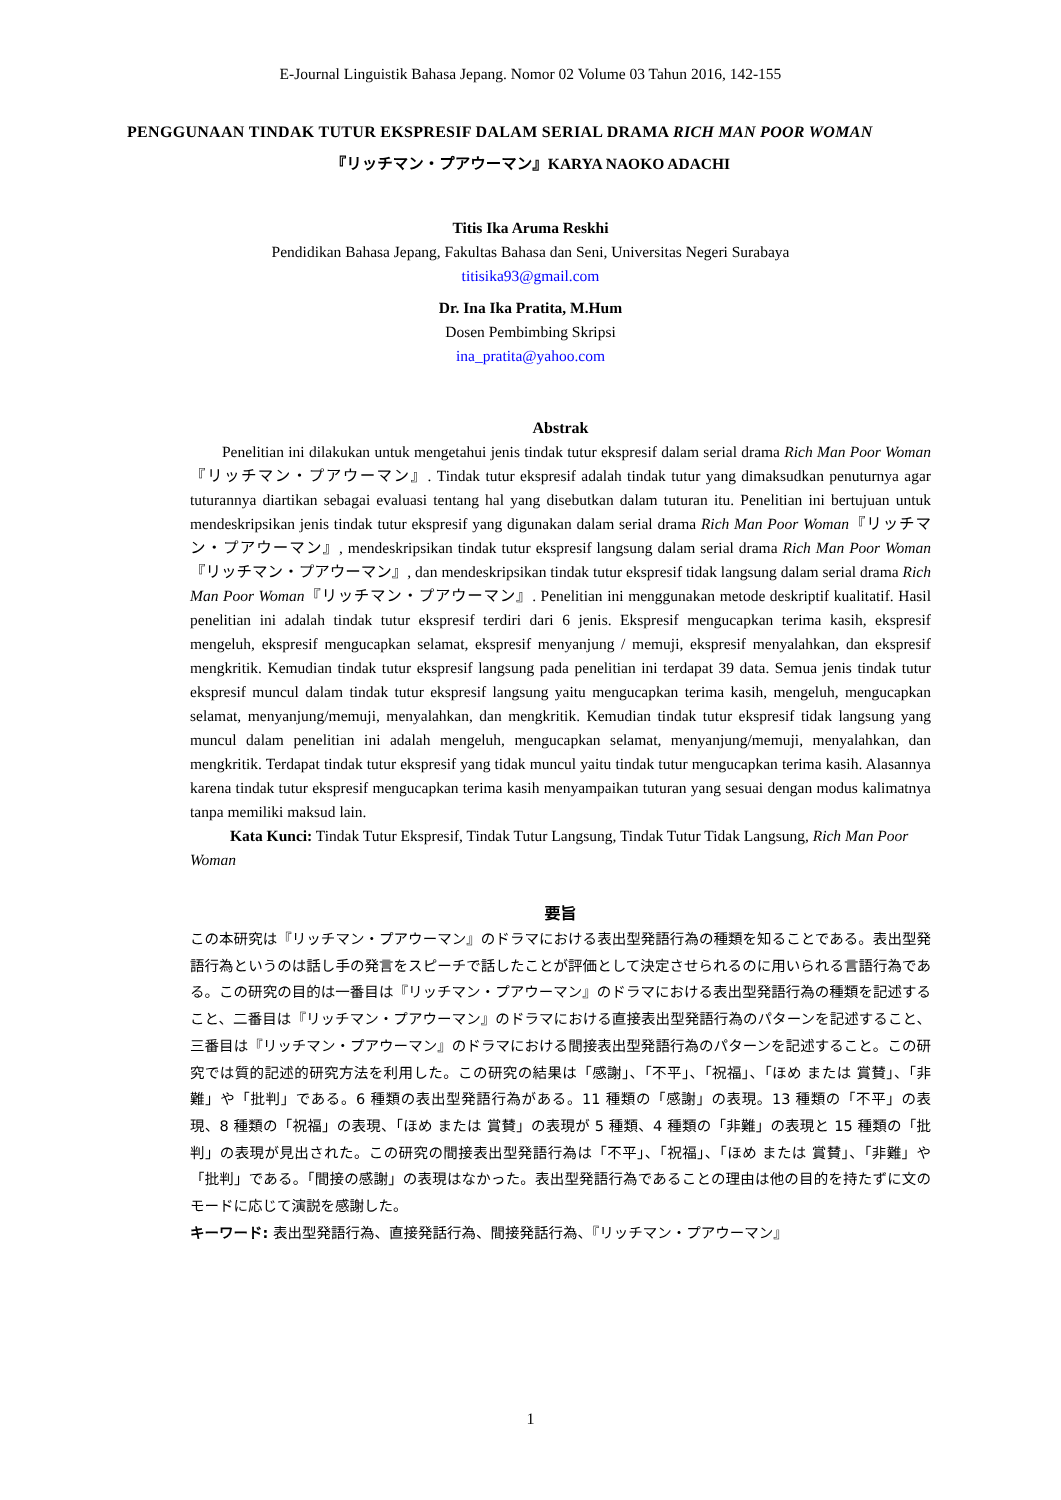E-Journal Linguistik Bahasa Jepang. Nomor 02 Volume 03 Tahun 2016, 142-155
PENGGUNAAN TINDAK TUTUR EKSPRESIF DALAM SERIAL DRAMA RICH MAN POOR WOMAN
『リッチマン・プアウーマン』KARYA NAOKO ADACHI
Titis Ika Aruma Reskhi
Pendidikan Bahasa Jepang, Fakultas Bahasa dan Seni, Universitas Negeri Surabaya
titisika93@gmail.com
Dr. Ina Ika Pratita, M.Hum
Dosen Pembimbing Skripsi
ina_pratita@yahoo.com
Abstrak
Penelitian ini dilakukan untuk mengetahui jenis tindak tutur ekspresif dalam serial drama Rich Man Poor Woman『リッチマン・プアウーマン』. Tindak tutur ekspresif adalah tindak tutur yang dimaksudkan penuturnya agar tuturannya diartikan sebagai evaluasi tentang hal yang disebutkan dalam tuturan itu. Penelitian ini bertujuan untuk mendeskripsikan jenis tindak tutur ekspresif yang digunakan dalam serial drama Rich Man Poor Woman『リッチマン・プアウーマン』, mendeskripsikan tindak tutur ekspresif langsung dalam serial drama Rich Man Poor Woman『リッチマン・プアウーマン』, dan mendeskripsikan tindak tutur ekspresif tidak langsung dalam serial drama Rich Man Poor Woman『リッチマン・プアウーマン』. Penelitian ini menggunakan metode deskriptif kualitatif. Hasil penelitian ini adalah tindak tutur ekspresif terdiri dari 6 jenis. Ekspresif mengucapkan terima kasih, ekspresif mengeluh, ekspresif mengucapkan selamat, ekspresif menyanjung / memuji, ekspresif menyalahkan, dan ekspresif mengkritik. Kemudian tindak tutur ekspresif langsung pada penelitian ini terdapat 39 data. Semua jenis tindak tutur ekspresif muncul dalam tindak tutur ekspresif langsung yaitu mengucapkan terima kasih, mengeluh, mengucapkan selamat, menyanjung/memuji, menyalahkan, dan mengkritik. Kemudian tindak tutur ekspresif tidak langsung yang muncul dalam penelitian ini adalah mengeluh, mengucapkan selamat, menyanjung/memuji, menyalahkan, dan mengkritik. Terdapat tindak tutur ekspresif yang tidak muncul yaitu tindak tutur mengucapkan terima kasih. Alasannya karena tindak tutur ekspresif mengucapkan terima kasih menyampaikan tuturan yang sesuai dengan modus kalimatnya tanpa memiliki maksud lain.
Kata Kunci: Tindak Tutur Ekspresif, Tindak Tutur Langsung, Tindak Tutur Tidak Langsung, Rich Man Poor Woman
要旨
この本研究は『リッチマン・プアウーマン』のドラマにおける表出型発語行為の種類を知ることである。表出型発語行為というのは話し手の発言をスピーチで話したことが評価として決定させられるのに用いられる言語行為である。この研究の目的は一番目は『リッチマン・プアウーマン』のドラマにおける表出型発語行為の種類を記述すること、二番目は『リッチマン・プアウーマン』のドラマにおける直接表出型発語行為のパターンを記述すること、三番目は『リッチマン・プアウーマン』のドラマにおける間接表出型発語行為のパターンを記述すること。この研究では質的記述的研究方法を利用した。この研究の結果は「感謝」、「不平」、「祝福」、「ほめ または 賞賛」、「非難」や「批判」である。6 種類の表出型発語行為がある。11 種類の「感謝」の表現。13 種類の「不平」の表現、8 種類の「祝福」の表現、「ほめ または 賞賛」の表現が 5 種類、4 種類の「非難」の表現と 15 種類の「批判」の表現が見出された。この研究の間接表出型発語行為は「不平」、「祝福」、「ほめ または 賞賛」、「非難」や「批判」である。「間接の感謝」の表現はなかった。表出型発語行為であることの理由は他の目的を持たずに文のモードに応じて演説を感謝した。
キーワード: 表出型発語行為、直接発話行為、間接発話行為、『リッチマン・プアウーマン』
1